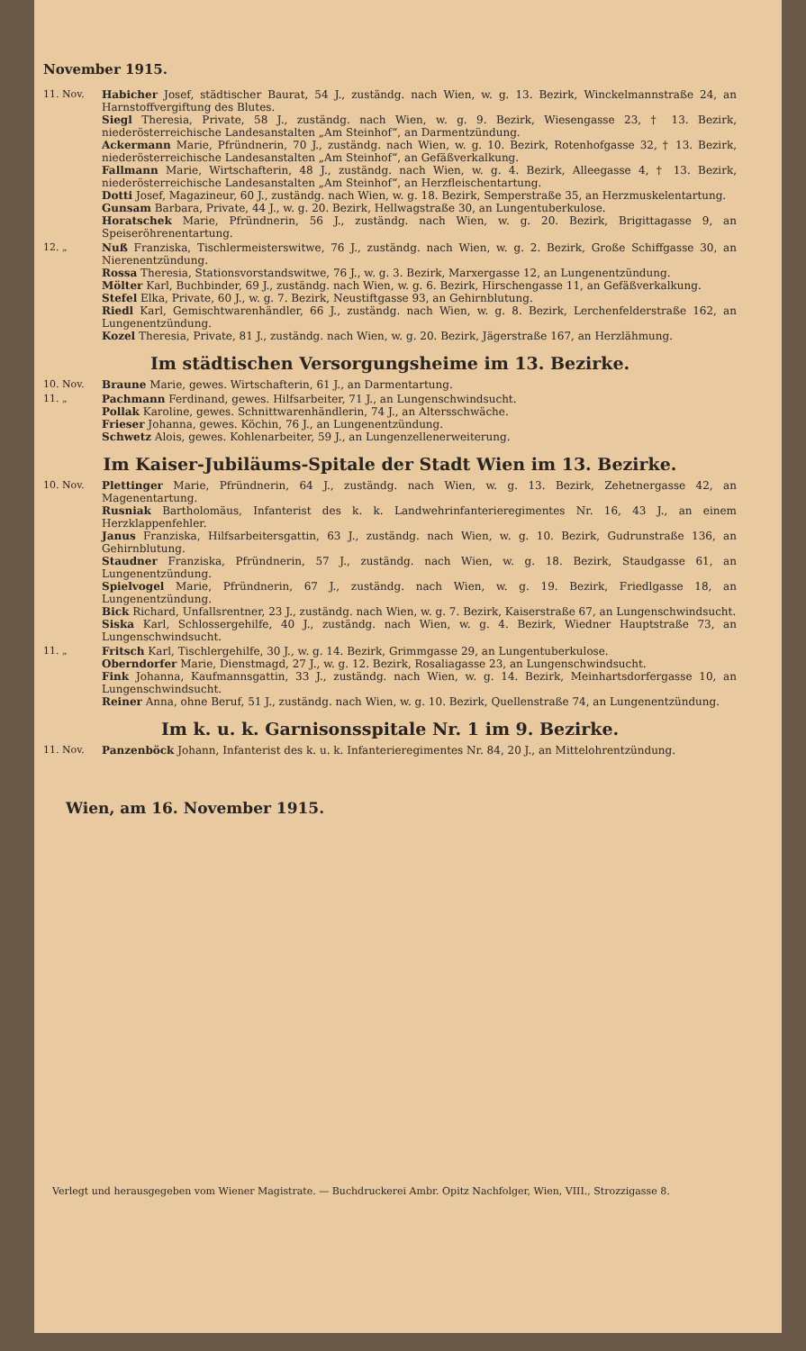November 1915.
11. Nov. Habicher Josef, städtischer Baurat, 54 J., zuständg. nach Wien, w. g. 13. Bezirk, Winckelmannstraße 24, an Harnstoffvergiftung des Blutes.
Siegl Theresia, Private, 58 J., zuständg. nach Wien, w. g. 9. Bezirk, Wiesengasse 23, † 13. Bezirk, niederösterreichische Landesanstalten „Am Steinhof“, an Darmentzündung.
Ackermann Marie, Pfründnerin, 70 J., zuständg. nach Wien, w. g. 10. Bezirk, Rotenhofgasse 32, † 13. Bezirk, niederösterreichische Landesanstalten „Am Steinhof“, an Gefäßverkalkung.
Fallmann Marie, Wirtschafterin, 48 J., zuständg. nach Wien, w. g. 4. Bezirk, Alleegasse 4, † 13. Bezirk, niederösterreichische Landesanstalten „Am Steinhof“, an Herzfleischentartung.
Dotti Josef, Magazineur, 60 J., zuständg. nach Wien, w. g. 18. Bezirk, Semperstraße 35, an Herzmuskelentartung.
Gunsam Barbara, Private, 44 J., w. g. 20. Bezirk, Hellwagstraße 30, an Lungentuberkulose.
Horatschek Marie, Pfründnerin, 56 J., zuständg. nach Wien, w. g. 20. Bezirk, Brigittagasse 9, an Speiseröhrenentartung.
12. „ Nuß Franziska, Tischlermeisterswitwe, 76 J., zuständg. nach Wien, w. g. 2. Bezirk, Große Schiffgasse 30, an Nierenentzündung.
Rossa Theresia, Stationsvorstandswitwe, 76 J., w. g. 3. Bezirk, Marxergasse 12, an Lungenentzündung.
Mölter Karl, Buchbinder, 69 J., zuständg. nach Wien, w. g. 6. Bezirk, Hirschengasse 11, an Gefäßverkalkung.
Stefel Elka, Private, 60 J., w. g. 7. Bezirk, Neustiftgasse 93, an Gehirnblutung.
Riedl Karl, Gemischtwarenhändler, 66 J., zuständg. nach Wien, w. g. 8. Bezirk, Lerchenfelderstraße 162, an Lungenentzündung.
Kozel Theresia, Private, 81 J., zuständg. nach Wien, w. g. 20. Bezirk, Jägerstraße 167, an Herzlähmung.
Im städtischen Versorgungsheime im 13. Bezirke.
10. Nov. Braune Marie, gewes. Wirtschafterin, 61 J., an Darmentartung.
11. „ Pachmann Ferdinand, gewes. Hilfsarbeiter, 71 J., an Lungenschwindsucht.
Pollak Karoline, gewes. Schnittwarenhändlerin, 74 J., an Altersschwäche.
Frieser Johanna, gewes. Köchin, 76 J., an Lungenentzündung.
Schwetz Alois, gewes. Kohlenarbeiter, 59 J., an Lungenzellenerweiterung.
Im Kaiser-Jubiläums-Spitale der Stadt Wien im 13. Bezirke.
10. Nov. Plettinger Marie, Pfründnerin, 64 J., zuständg. nach Wien, w. g. 13. Bezirk, Zehetnergasse 42, an Magenentartung.
Rusniak Bartholomäus, Infanterist des k. k. Landwehrinfanterieregimentes Nr. 16, 43 J., an einem Herzklappenfehler.
Janus Franziska, Hilfsarbeitersgattin, 63 J., zuständg. nach Wien, w. g. 10. Bezirk, Gudrunstraße 136, an Gehirnblutung.
Staudner Franziska, Pfründnerin, 57 J., zuständg. nach Wien, w. g. 18. Bezirk, Staudgasse 61, an Lungenentzündung.
Spielvogel Marie, Pfründnerin, 67 J., zuständg. nach Wien, w. g. 19. Bezirk, Friedlgasse 18, an Lungenentzündung.
Bick Richard, Unfallsrentner, 23 J., zuständg. nach Wien, w. g. 7. Bezirk, Kaiserstraße 67, an Lungenschwindsucht.
Siska Karl, Schlossergehilfe, 40 J., zuständg. nach Wien, w. g. 4. Bezirk, Wiedner Hauptstraße 73, an Lungenschwindsucht.
11. „ Fritsch Karl, Tischlergehilfe, 30 J., w. g. 14. Bezirk, Grimmgasse 29, an Lungentuberkulose.
Oberndorfer Marie, Dienstmagd, 27 J., w. g. 12. Bezirk, Rosaliagasse 23, an Lungenschwindsucht.
Fink Johanna, Kaufmannsgattin, 33 J., zuständg. nach Wien, w. g. 14. Bezirk, Meinhartsdorfergasse 10, an Lungenschwindsucht.
Reiner Anna, ohne Beruf, 51 J., zuständg. nach Wien, w. g. 10. Bezirk, Quellenstraße 74, an Lungenentzündung.
Im k. u. k. Garnisonsspitale Nr. 1 im 9. Bezirke.
11. Nov. Panzenböck Johann, Infanterist des k. u. k. Infanterieregimentes Nr. 84, 20 J., an Mittelohrentzündung.
Wien, am 16. November 1915.
Verlegt und herausgegeben vom Wiener Magistrate. — Buchdruckerei Ambr. Opitz Nachfolger, Wien, VIII., Strozzigasse 8.